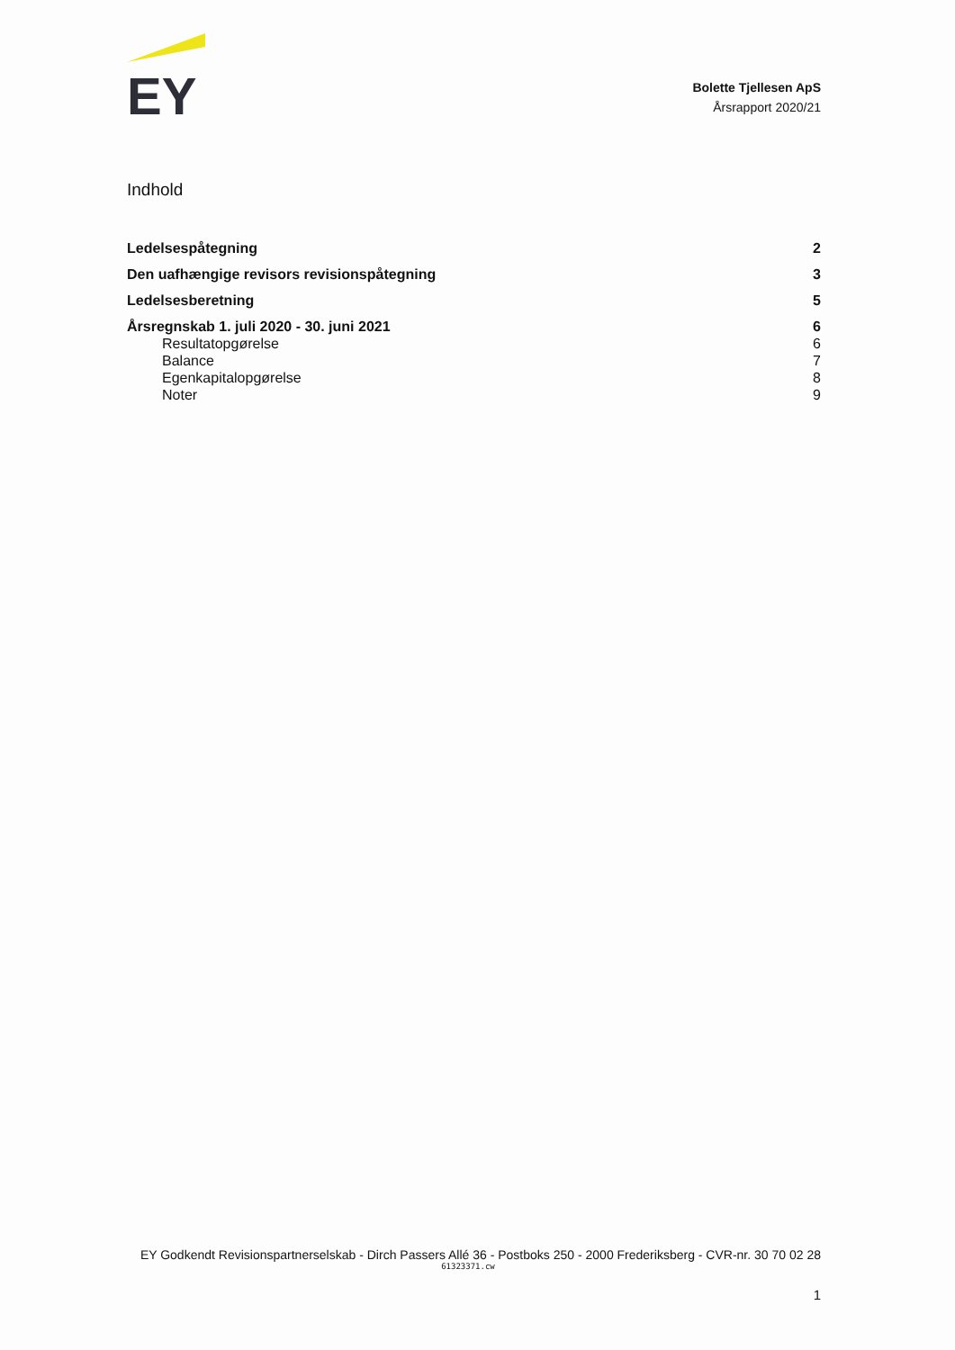EY
Bolette Tjellesen ApS
Årsrapport 2020/21
Indhold
Ledelsespåtegning 2
Den uafhængige revisors revisionspåtegning 3
Ledelsesberetning 5
Årsregnskab 1. juli 2020 - 30. juni 2021 6
Resultatopgørelse 6
Balance 7
Egenkapitalopgørelse 8
Noter 9
EY Godkendt Revisionspartnerselskab - Dirch Passers Allé 36 - Postboks 250 - 2000 Frederiksberg - CVR-nr. 30 70 02 28
61323371.cw
1